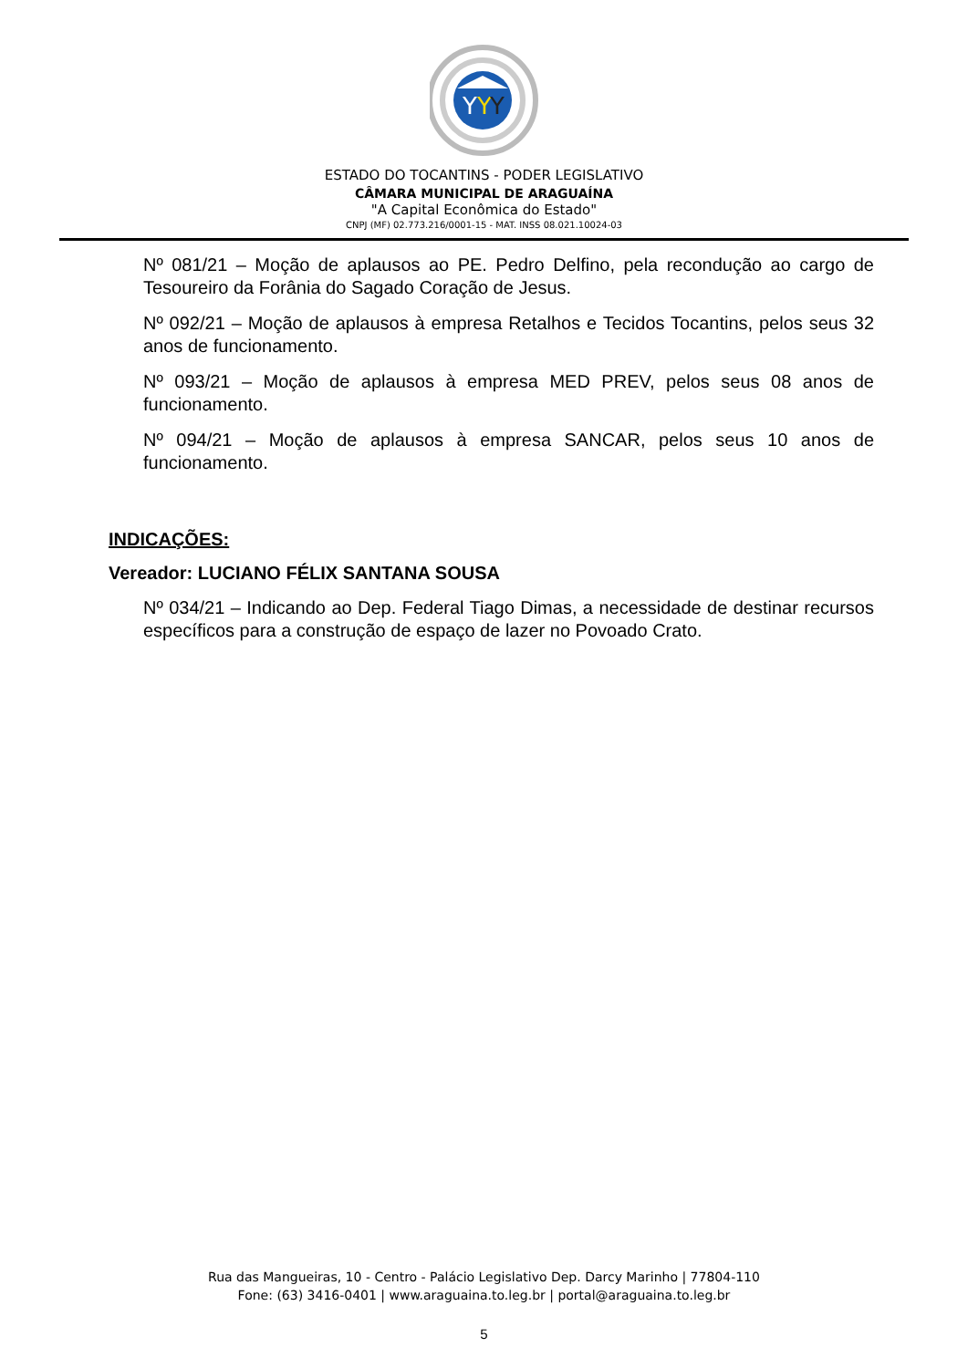Y
Y
Y
ESTADO DO TOCANTINS - PODER LEGISLATIVO
CÂMARA MUNICIPAL DE ARAGUAÍNA
"A Capital Econômica do Estado"
CNPJ (MF) 02.773.216/0001-15 - MAT. INSS 08.021.10024-03
Nº 081/21 – Moção de aplausos ao PE. Pedro Delfino, pela recondução ao cargo de Tesoureiro da Forânia do Sagado Coração de Jesus.
Nº 092/21 – Moção de aplausos à empresa Retalhos e Tecidos Tocantins, pelos seus 32 anos de funcionamento.
Nº 093/21 – Moção de aplausos à empresa MED PREV, pelos seus 08 anos de funcionamento.
Nº 094/21 – Moção de aplausos à empresa SANCAR, pelos seus 10 anos de funcionamento.
INDICAÇÕES:
Vereador: LUCIANO FÉLIX SANTANA SOUSA
Nº 034/21 – Indicando ao Dep. Federal Tiago Dimas, a necessidade de destinar recursos específicos para a construção de espaço de lazer no Povoado Crato.
Rua das Mangueiras, 10 - Centro - Palácio Legislativo Dep. Darcy Marinho | 77804-110
Fone: (63) 3416-0401 | www.araguaina.to.leg.br | portal@araguaina.to.leg.br
5